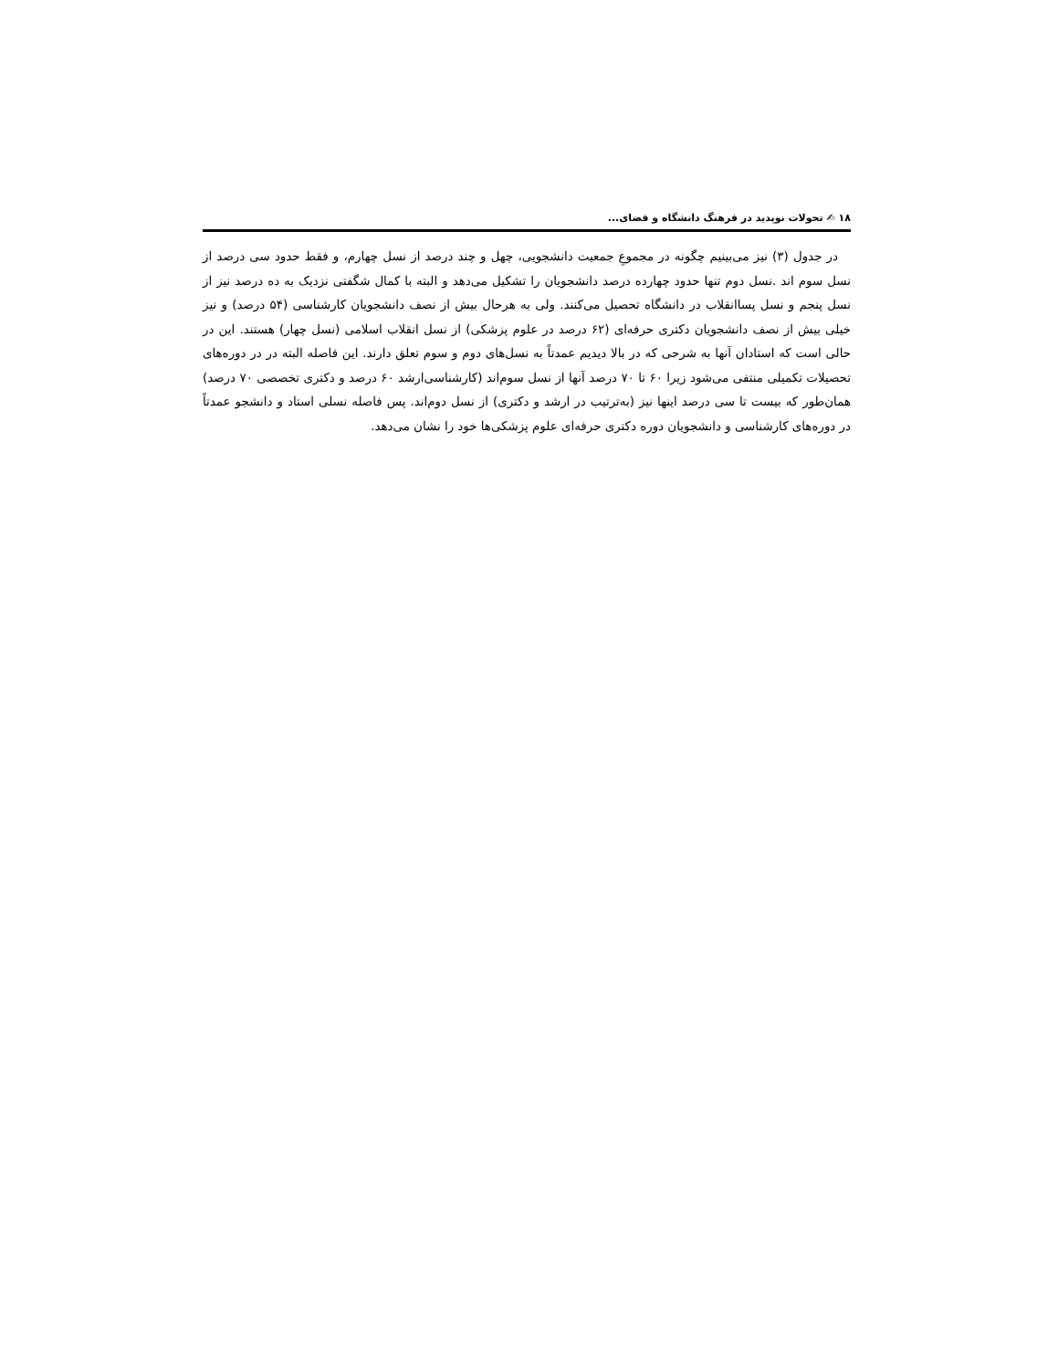۱۸ ✍ تحولات نوپدید در فرهنگ دانشگاه و فضای...
در جدول (۳) نیز می‌بینیم چگونه در مجموعِ جمعیت دانشجویی، چهل و چند درصد از نسل چهارم، و فقط حدود سی درصد از نسل سوم اند .نسل دوم تنها حدود چهارده درصد دانشجویان را تشکیل می‌دهد و البته با کمال شگفتی نزدیک به ده درصد نیز از نسل پنجم و نسل پساانقلاب در دانشگاه تحصیل می‌کنند. ولی به هرحال بیش از نصف دانشجویان کارشناسی (۵۴ درصد) و نیز خیلی بیش از نصف دانشجویان دکتری حرفه‌ای (۶۲ درصد در علوم پزشکی) از نسل انقلاب اسلامی (نسل چهار) هستند. این در حالی است که استادان آنها به شرحی که در بالا دیدیم عمدتاً به نسل‌های دوم و سوم تعلق دارند. این فاصله البته در در دوره‌های تحصیلات تکمیلی منتفی می‌شود زیرا ۶۰ تا ۷۰ درصد آنها از نسل سوم‌اند (کارشناسی‌ارشد ۶۰ درصد و دکتری تخصصی ۷۰ درصد) همان‌طور که بیست تا سی درصد اینها نیز (به‌ترتیب در ارشد و دکتری) از نسل دوم‌اند. پس فاصله نسلی استاد و دانشجو عمدتاً در دوره‌های کارشناسی و دانشجویان دوره دکتری حرفه‌ای علوم پزشکی‌ها خود را نشان می‌دهد.